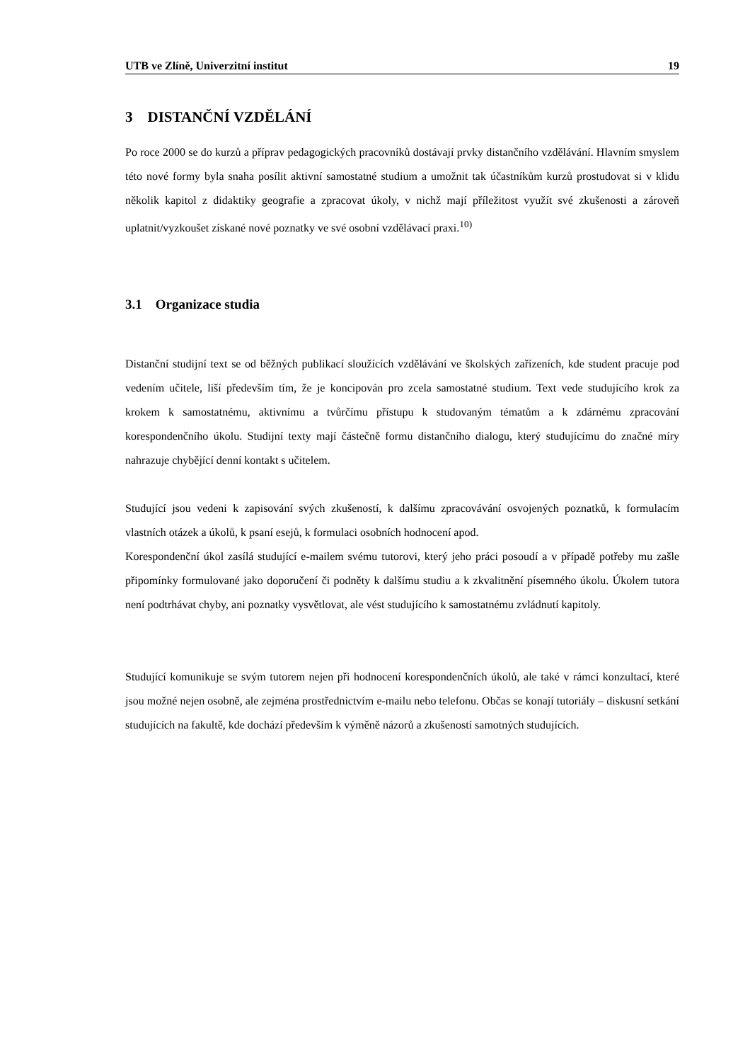UTB ve Zlíně, Univerzitní institut 19
3 DISTANČNÍ VZDĚLÁNÍ
Po roce 2000 se do kurzů a příprav pedagogických pracovníků dostávají prvky distančního vzdělávání. Hlavním smyslem této nové formy byla snaha posílit aktivní samostatné studium a umožnit tak účastníkům kurzů prostudovat si v klidu několik kapitol z didaktiky geografie a zpracovat úkoly, v nichž mají příležitost využít své zkušenosti a zároveň uplatnit/vyzkoušet získané nové poznatky ve své osobní vzdělávací praxi.<sup>10)</sup>
3.1 Organizace studia
Distanční studijní text se od běžných publikací sloužících vzdělávání ve školských zařízeních, kde student pracuje pod vedením učitele, liší především tím, že je koncipován pro zcela samostatné studium. Text vede studujícího krok za krokem k samostatnému, aktivnímu a tvůrčímu přístupu k studovaným tématům a k zdárnému zpracování korespondenčního úkolu. Studijní texty mají částečně formu distančního dialogu, který studujícímu do značné míry nahrazuje chybějící denní kontakt s učitelem.
Studující jsou vedeni k zapisování svých zkušeností, k dalšímu zpracovávání osvojených poznatků, k formulacím vlastních otázek a úkolů, k psaní esejů, k formulaci osobních hodnocení apod.
Korespondenční úkol zasílá studující e-mailem svému tutorovi, který jeho práci posoudí a v případě potřeby mu zašle připomínky formulované jako doporučení či podněty k dalšímu studiu a k zkvalitnění písemného úkolu. Úkolem tutora není podtrhávat chyby, ani poznatky vysvětlovat, ale vést studujícího k samostatnému zvládnutí kapitoly.
Studující komunikuje se svým tutorem nejen při hodnocení korespondenčních úkolů, ale také v rámci konzultací, které jsou možné nejen osobně, ale zejména prostřednictvím e-mailu nebo telefonu. Občas se konají tutoriály – diskusní setkání studujících na fakultě, kde dochází především k výměně názorů a zkušeností samotných studujících.